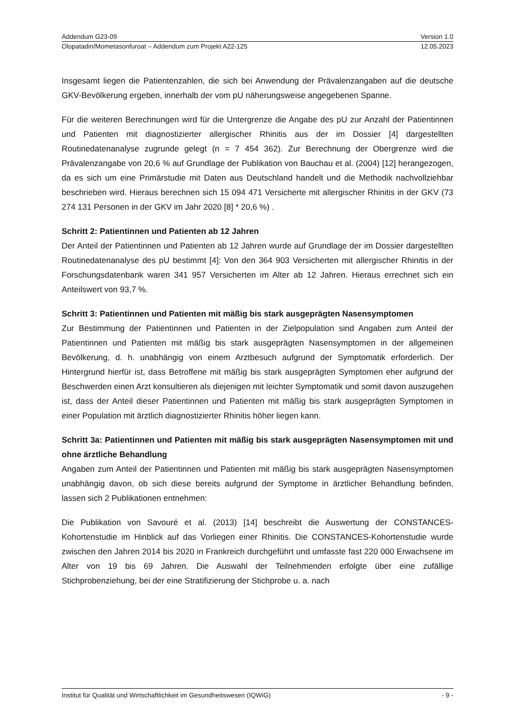Addendum G23-09 Version 1.0
Olopatadin/Mometasonfuroat – Addendum zum Projekt A22-125 12.05.2023
Insgesamt liegen die Patientenzahlen, die sich bei Anwendung der Prävalenzangaben auf die deutsche GKV-Bevölkerung ergeben, innerhalb der vom pU näherungsweise angegebenen Spanne.
Für die weiteren Berechnungen wird für die Untergrenze die Angabe des pU zur Anzahl der Patientinnen und Patienten mit diagnostizierter allergischer Rhinitis aus der im Dossier [4] dargestellten Routinedatenanalyse zugrunde gelegt (n = 7 454 362). Zur Berechnung der Obergrenze wird die Prävalenzangabe von 20,6 % auf Grundlage der Publikation von Bauchau et al. (2004) [12] herangezogen, da es sich um eine Primärstudie mit Daten aus Deutschland handelt und die Methodik nachvollziehbar beschrieben wird. Hieraus berechnen sich 15 094 471 Versicherte mit allergischer Rhinitis in der GKV (73 274 131 Personen in der GKV im Jahr 2020 [8] * 20,6 %) .
Schritt 2: Patientinnen und Patienten ab 12 Jahren
Der Anteil der Patientinnen und Patienten ab 12 Jahren wurde auf Grundlage der im Dossier dargestellten Routinedatenanalyse des pU bestimmt [4]: Von den 364 903 Versicherten mit allergischer Rhinitis in der Forschungsdatenbank waren 341 957 Versicherten im Alter ab 12 Jahren. Hieraus errechnet sich ein Anteilswert von 93,7 %.
Schritt 3: Patientinnen und Patienten mit mäßig bis stark ausgeprägten Nasensymptomen
Zur Bestimmung der Patientinnen und Patienten in der Zielpopulation sind Angaben zum Anteil der Patientinnen und Patienten mit mäßig bis stark ausgeprägten Nasensymptomen in der allgemeinen Bevölkerung, d. h. unabhängig von einem Arztbesuch aufgrund der Symptomatik erforderlich. Der Hintergrund hierfür ist, dass Betroffene mit mäßig bis stark ausgeprägten Symptomen eher aufgrund der Beschwerden einen Arzt konsultieren als diejenigen mit leichter Symptomatik und somit davon auszugehen ist, dass der Anteil dieser Patientinnen und Patienten mit mäßig bis stark ausgeprägten Symptomen in einer Population mit ärztlich diagnostizierter Rhinitis höher liegen kann.
Schritt 3a: Patientinnen und Patienten mit mäßig bis stark ausgeprägten Nasensymptomen mit und ohne ärztliche Behandlung
Angaben zum Anteil der Patientinnen und Patienten mit mäßig bis stark ausgeprägten Nasensymptomen unabhängig davon, ob sich diese bereits aufgrund der Symptome in ärztlicher Behandlung befinden, lassen sich 2 Publikationen entnehmen:
Die Publikation von Savouré et al. (2013) [14] beschreibt die Auswertung der CONSTANCES-Kohortenstudie im Hinblick auf das Vorliegen einer Rhinitis. Die CONSTANCES-Kohortenstudie wurde zwischen den Jahren 2014 bis 2020 in Frankreich durchgeführt und umfasste fast 220 000 Erwachsene im Alter von 19 bis 69 Jahren. Die Auswahl der Teilnehmenden erfolgte über eine zufällige Stichprobenziehung, bei der eine Stratifizierung der Stichprobe u. a. nach
Institut für Qualität und Wirtschaftlichkeit im Gesundheitswesen (IQWiG) - 9 -